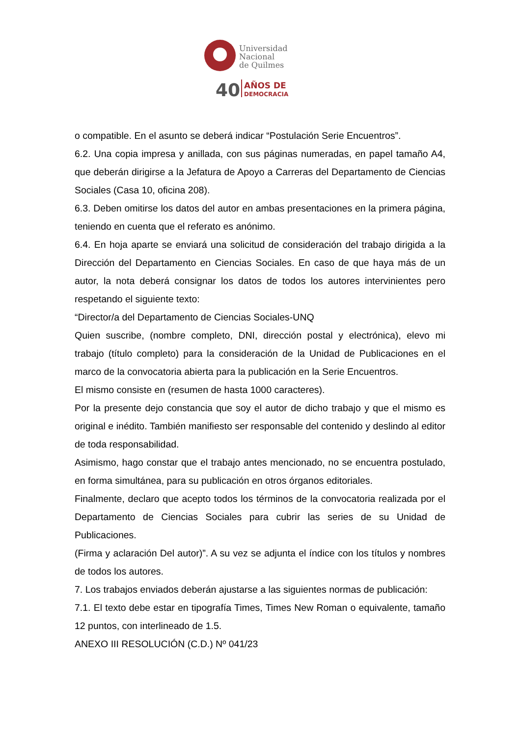Universidad
Nacional
de Quilmes
40
AÑOS DE
DEMOCRACIA
o compatible. En el asunto se deberá indicar “Postulación Serie Encuentros”.
6.2. Una copia impresa y anillada, con sus páginas numeradas, en papel tamaño A4, que deberán dirigirse a la Jefatura de Apoyo a Carreras del Departamento de Ciencias Sociales (Casa 10, oficina 208).
6.3. Deben omitirse los datos del autor en ambas presentaciones en la primera página, teniendo en cuenta que el referato es anónimo.
6.4. En hoja aparte se enviará una solicitud de consideración del trabajo dirigida a la Dirección del Departamento en Ciencias Sociales. En caso de que haya más de un autor, la nota deberá consignar los datos de todos los autores intervinientes pero respetando el siguiente texto:
“Director/a del Departamento de Ciencias Sociales-UNQ
Quien suscribe, (nombre completo, DNI, dirección postal y electrónica), elevo mi trabajo (título completo) para la consideración de la Unidad de Publicaciones en el marco de la convocatoria abierta para la publicación en la Serie Encuentros.
El mismo consiste en (resumen de hasta 1000 caracteres).
Por la presente dejo constancia que soy el autor de dicho trabajo y que el mismo es original e inédito. También manifiesto ser responsable del contenido y deslindo al editor de toda responsabilidad.
Asimismo, hago constar que el trabajo antes mencionado, no se encuentra postulado, en forma simultánea, para su publicación en otros órganos editoriales.
Finalmente, declaro que acepto todos los términos de la convocatoria realizada por el Departamento de Ciencias Sociales para cubrir las series de su Unidad de Publicaciones.
(Firma y aclaración Del autor)”. A su vez se adjunta el índice con los títulos y nombres de todos los autores.
7. Los trabajos enviados deberán ajustarse a las siguientes normas de publicación:
7.1. El texto debe estar en tipografía Times, Times New Roman o equivalente, tamaño 12 puntos, con interlineado de 1.5.
ANEXO III RESOLUCIÓN (C.D.) Nº 041/23